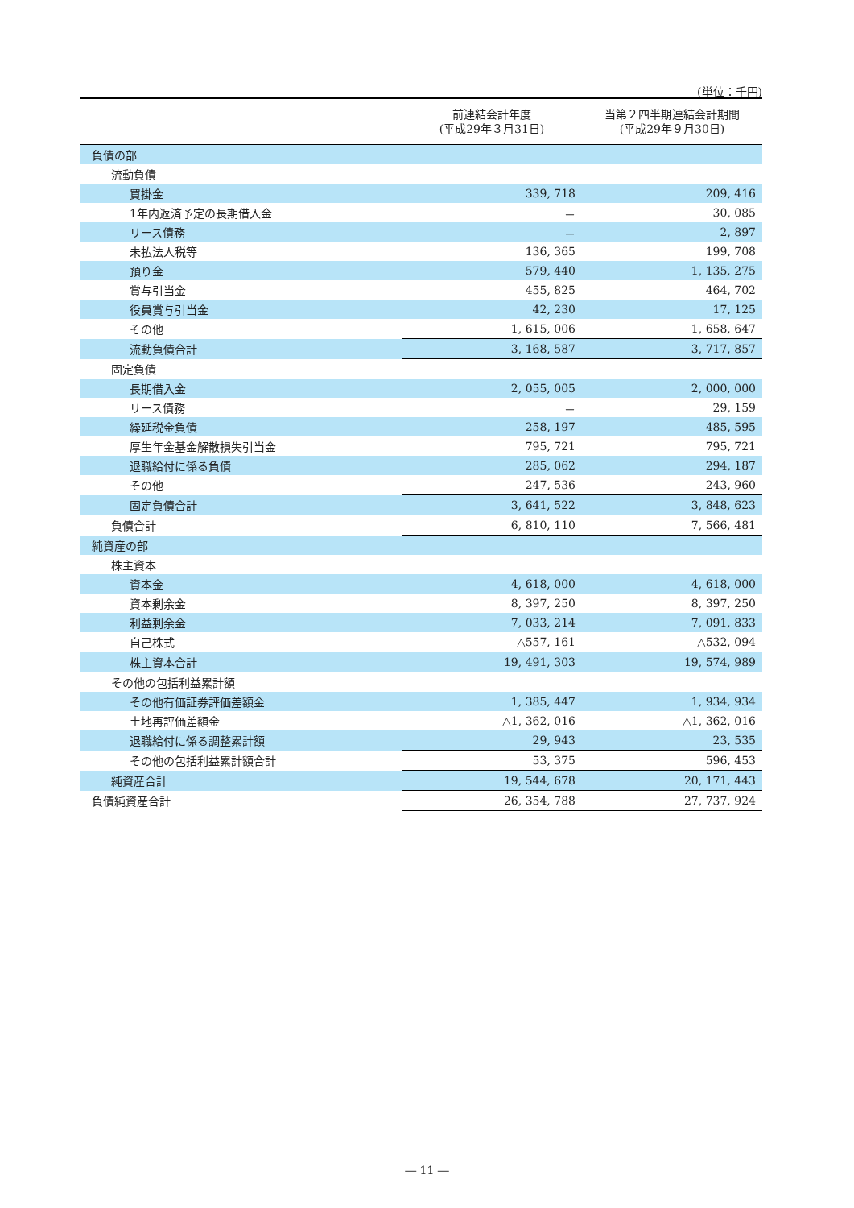(単位：千円)
| | 前連結会計年度 (平成29年３月31日) | 当第２四半期連結会計期間 (平成29年９月30日) |
| --- | --- | --- |
| 負債の部 | | |
| 流動負債 | | |
| 買掛金 | 339, 718 | 209, 416 |
| 1年内返済予定の長期借入金 | － | 30, 085 |
| リース債務 | － | 2, 897 |
| 未払法人税等 | 136, 365 | 199, 708 |
| 預り金 | 579, 440 | 1, 135, 275 |
| 賞与引当金 | 455, 825 | 464, 702 |
| 役員賞与引当金 | 42, 230 | 17, 125 |
| その他 | 1, 615, 006 | 1, 658, 647 |
| 流動負債合計 | 3, 168, 587 | 3, 717, 857 |
| 固定負債 | | |
| 長期借入金 | 2, 055, 005 | 2, 000, 000 |
| リース債務 | － | 29, 159 |
| 繰延税金負債 | 258, 197 | 485, 595 |
| 厚生年金基金解散損失引当金 | 795, 721 | 795, 721 |
| 退職給付に係る負債 | 285, 062 | 294, 187 |
| その他 | 247, 536 | 243, 960 |
| 固定負債合計 | 3, 641, 522 | 3, 848, 623 |
| 負債合計 | 6, 810, 110 | 7, 566, 481 |
| 純資産の部 | | |
| 株主資本 | | |
| 資本金 | 4, 618, 000 | 4, 618, 000 |
| 資本剰余金 | 8, 397, 250 | 8, 397, 250 |
| 利益剰余金 | 7, 033, 214 | 7, 091, 833 |
| 自己株式 | △557, 161 | △532, 094 |
| 株主資本合計 | 19, 491, 303 | 19, 574, 989 |
| その他の包括利益累計額 | | |
| その他有価証券評価差額金 | 1, 385, 447 | 1, 934, 934 |
| 土地再評価差額金 | △1, 362, 016 | △1, 362, 016 |
| 退職給付に係る調整累計額 | 29, 943 | 23, 535 |
| その他の包括利益累計額合計 | 53, 375 | 596, 453 |
| 純資産合計 | 19, 544, 678 | 20, 171, 443 |
| 負債純資産合計 | 26, 354, 788 | 27, 737, 924 |
― 11 ―